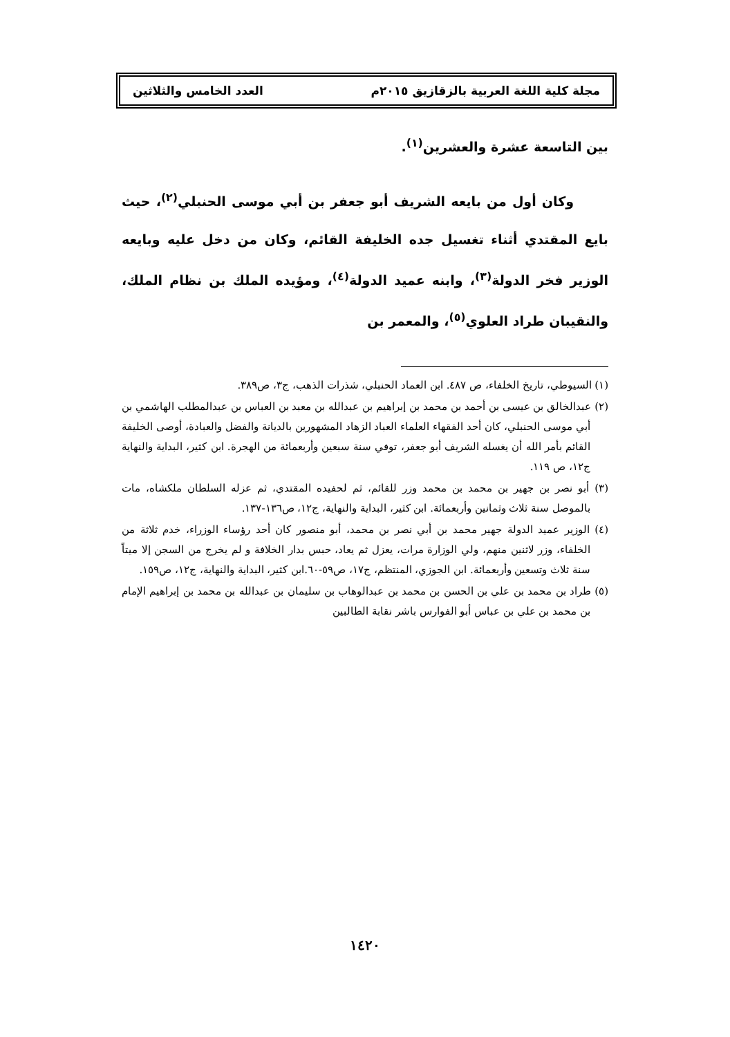مجلة كلية اللغة العربية بالزقازيق ٢٠١٥م العدد الخامس والثلاثين
بين التاسعة عشرة والعشرين<sup>(١)</sup>.
وكان أول من بايعه الشريف أبو جعفر بن أبي موسى الحنبلي<sup>(٢)</sup>، حيث بايع المقتدي أثناء تغسيل جده الخليفة القائم، وكان من دخل عليه وبايعه الوزير فخر الدولة<sup>(٣)</sup>، وابنه عميد الدولة<sup>(٤)</sup>، ومؤيده الملك بن نظام الملك، والنقيبان طراد العلوي<sup>(٥)</sup>، والمعمر بن
(١) السيوطي، تاريخ الخلفاء، ص ٤٨٧. ابن العماد الحنبلي، شذرات الذهب، ج٣، ص٣٨٩.
(٢) عبدالخالق بن عيسى بن أحمد بن محمد بن إبراهيم بن عبدالله بن معبد بن العباس بن عبدالمطلب الهاشمي بن أبي موسى الحنبلي، كان أحد الفقهاء العلماء العباد الزهاد المشهورين بالديانة والفضل والعبادة، أوصى الخليفة القائم بأمر الله أن يغسله الشريف أبو جعفر، توفي سنة سبعين وأربعمائة من الهجرة. ابن كثير، البداية والنهاية ج١٢، ص ١١٩.
(٣) أبو نصر بن جهير بن محمد بن محمد وزر للقائم، ثم لحفيده المقتدي، ثم عزله السلطان ملكشاه، مات بالموصل سنة ثلاث وثمانين وأربعمائة. ابن كثير، البداية والنهاية، ج١٢، ص١٣٦-١٣٧.
(٤) الوزير عميد الدولة جهير محمد بن أبي نصر بن محمد، أبو منصور كان أحد رؤساء الوزراء، خدم ثلاثة من الخلفاء، وزر لاثنين منهم، ولي الوزارة مرات، يعزل ثم يعاد، حبس بدار الخلافة و لم يخرج من السجن إلا ميتاً سنة ثلاث وتسعين وأربعمائة. ابن الجوزي، المنتظم، ج١٧، ص٥٩-٦٠.ابن كثير، البداية والنهاية، ج١٢، ص١٥٩.
(٥) طراد بن محمد بن علي بن الحسن بن محمد بن عبدالوهاب بن سليمان بن عبدالله بن محمد بن إبراهيم الإمام بن محمد بن علي بن عباس أبو الفوارس باشر نقابة الطالبين
١٤٢٠